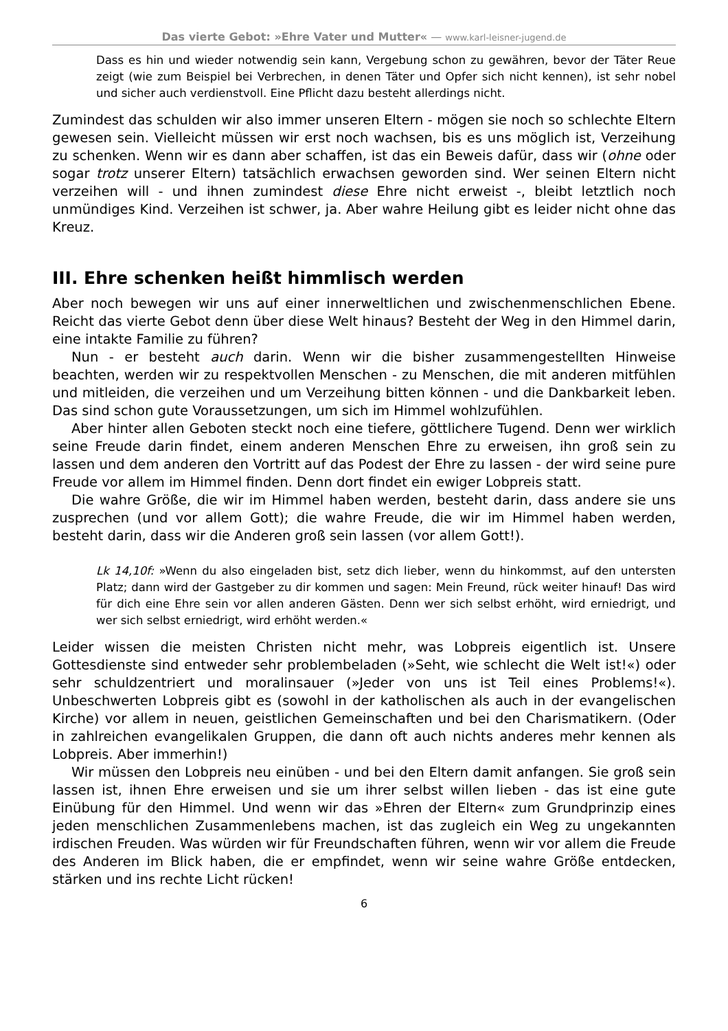Das vierte Gebot: »Ehre Vater und Mutter« — www.karl-leisner-jugend.de
Dass es hin und wieder notwendig sein kann, Vergebung schon zu gewähren, bevor der Täter Reue zeigt (wie zum Beispiel bei Verbrechen, in denen Täter und Opfer sich nicht kennen), ist sehr nobel und sicher auch verdienstvoll. Eine Pflicht dazu besteht allerdings nicht.
Zumindest das schulden wir also immer unseren Eltern - mögen sie noch so schlechte Eltern gewesen sein. Vielleicht müssen wir erst noch wachsen, bis es uns möglich ist, Verzeihung zu schenken. Wenn wir es dann aber schaffen, ist das ein Beweis dafür, dass wir (ohne oder sogar trotz unserer Eltern) tatsächlich erwachsen geworden sind. Wer seinen Eltern nicht verzeihen will - und ihnen zumindest diese Ehre nicht erweist -, bleibt letztlich noch unmündiges Kind. Verzeihen ist schwer, ja. Aber wahre Heilung gibt es leider nicht ohne das Kreuz.
III. Ehre schenken heißt himmlisch werden
Aber noch bewegen wir uns auf einer innerweltlichen und zwischenmenschlichen Ebene. Reicht das vierte Gebot denn über diese Welt hinaus? Besteht der Weg in den Himmel darin, eine intakte Familie zu führen?
Nun - er besteht auch darin. Wenn wir die bisher zusammengestellten Hinweise beachten, werden wir zu respektvollen Menschen - zu Menschen, die mit anderen mitfühlen und mitleiden, die verzeihen und um Verzeihung bitten können - und die Dankbarkeit leben. Das sind schon gute Voraussetzungen, um sich im Himmel wohlzufühlen.
Aber hinter allen Geboten steckt noch eine tiefere, göttlichere Tugend. Denn wer wirklich seine Freude darin findet, einem anderen Menschen Ehre zu erweisen, ihn groß sein zu lassen und dem anderen den Vortritt auf das Podest der Ehre zu lassen - der wird seine pure Freude vor allem im Himmel finden. Denn dort findet ein ewiger Lobpreis statt.
Die wahre Größe, die wir im Himmel haben werden, besteht darin, dass andere sie uns zusprechen (und vor allem Gott); die wahre Freude, die wir im Himmel haben werden, besteht darin, dass wir die Anderen groß sein lassen (vor allem Gott!).
Lk 14,10f: »Wenn du also eingeladen bist, setz dich lieber, wenn du hinkommst, auf den untersten Platz; dann wird der Gastgeber zu dir kommen und sagen: Mein Freund, rück weiter hinauf! Das wird für dich eine Ehre sein vor allen anderen Gästen. Denn wer sich selbst erhöht, wird erniedrigt, und wer sich selbst erniedrigt, wird erhöht werden.«
Leider wissen die meisten Christen nicht mehr, was Lobpreis eigentlich ist. Unsere Gottesdienste sind entweder sehr problembeladen (»Seht, wie schlecht die Welt ist!«) oder sehr schuldzentriert und moralinsauer (»Jeder von uns ist Teil eines Problems!«). Unbeschwerten Lobpreis gibt es (sowohl in der katholischen als auch in der evangelischen Kirche) vor allem in neuen, geistlichen Gemeinschaften und bei den Charismatikern. (Oder in zahlreichen evangelikalen Gruppen, die dann oft auch nichts anderes mehr kennen als Lobpreis. Aber immerhin!)
Wir müssen den Lobpreis neu einüben - und bei den Eltern damit anfangen. Sie groß sein lassen ist, ihnen Ehre erweisen und sie um ihrer selbst willen lieben - das ist eine gute Einübung für den Himmel. Und wenn wir das »Ehren der Eltern« zum Grundprinzip eines jeden menschlichen Zusammenlebens machen, ist das zugleich ein Weg zu ungekannten irdischen Freuden. Was würden wir für Freundschaften führen, wenn wir vor allem die Freude des Anderen im Blick haben, die er empfindet, wenn wir seine wahre Größe entdecken, stärken und ins rechte Licht rücken!
6